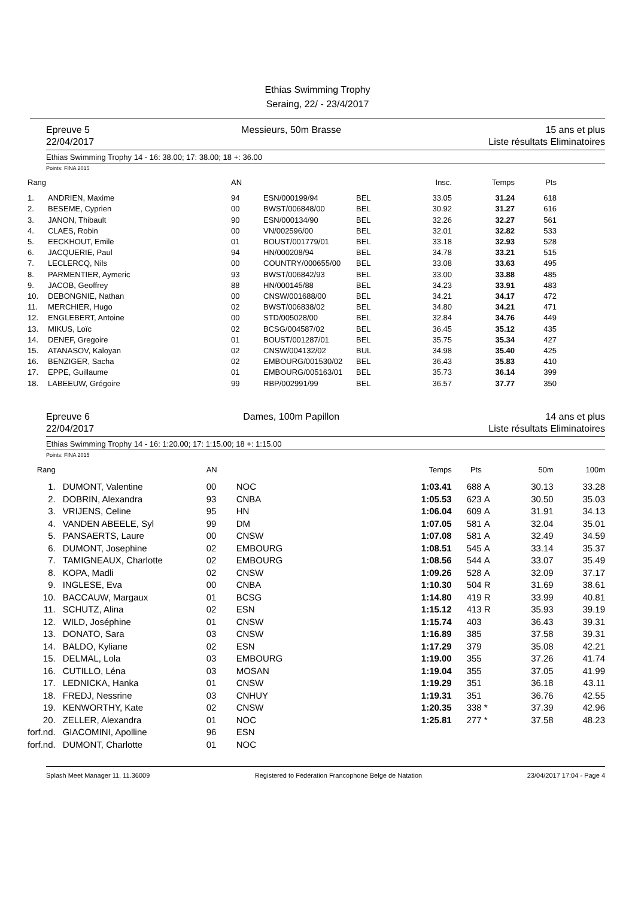Ethias Swimming Trophy
Seraing, 22/ - 23/4/2017
Epreuve 5
22/04/2017
Messieurs, 50m Brasse 15 ans et plus
Liste résultats Eliminatoires
Ethias Swimming Trophy 14 - 16: 38.00; 17: 38.00; 18 +: 36.00
Points: FINA 2015
| Rang | | AN | | | Insc. | Temps | Pts | |
| --- | --- | --- | --- | --- | --- | --- | --- | --- |
| 1. | ANDRIEN, Maxime | 94 | ESN/000199/94 | BEL | 33.05 | 31.24 | 618 | |
| 2. | BESEME, Cyprien | 00 | BWST/006848/00 | BEL | 30.92 | 31.27 | 616 | |
| 3. | JANON, Thibault | 90 | ESN/000134/90 | BEL | 32.26 | 32.27 | 561 | |
| 4. | CLAES, Robin | 00 | VN/002596/00 | BEL | 32.01 | 32.82 | 533 | |
| 5. | EECKHOUT, Emile | 01 | BOUST/001779/01 | BEL | 33.18 | 32.93 | 528 | |
| 6. | JACQUERIE, Paul | 94 | HN/000208/94 | BEL | 34.78 | 33.21 | 515 | |
| 7. | LECLERCQ, Nils | 00 | COUNTRY/000655/00 | BEL | 33.08 | 33.63 | 495 | |
| 8. | PARMENTIER, Aymeric | 93 | BWST/006842/93 | BEL | 33.00 | 33.88 | 485 | |
| 9. | JACOB, Geoffrey | 88 | HN/000145/88 | BEL | 34.23 | 33.91 | 483 | |
| 10. | DEBONGNIE, Nathan | 00 | CNSW/001688/00 | BEL | 34.21 | 34.17 | 472 | |
| 11. | MERCHIER, Hugo | 02 | BWST/006838/02 | BEL | 34.80 | 34.21 | 471 | |
| 12. | ENGLEBERT, Antoine | 00 | STD/005028/00 | BEL | 32.84 | 34.76 | 449 | |
| 13. | MIKUS, Loïc | 02 | BCSG/004587/02 | BEL | 36.45 | 35.12 | 435 | |
| 14. | DENEF, Gregoire | 01 | BOUST/001287/01 | BEL | 35.75 | 35.34 | 427 | |
| 15. | ATANASOV, Kaloyan | 02 | CNSW/004132/02 | BUL | 34.98 | 35.40 | 425 | |
| 16. | BENZIGER, Sacha | 02 | EMBOURG/001530/02 | BEL | 36.43 | 35.83 | 410 | |
| 17. | EPPE, Guillaume | 01 | EMBOURG/005163/01 | BEL | 35.73 | 36.14 | 399 | |
| 18. | LABEEUW, Grégoire | 99 | RBP/002991/99 | BEL | 36.57 | 37.77 | 350 | |
Epreuve 6
22/04/2017
Dames, 100m Papillon 14 ans et plus
Liste résultats Eliminatoires
Ethias Swimming Trophy 14 - 16: 1:20.00; 17: 1:15.00; 18 +: 1:15.00
Points: FINA 2015
| Rang | | AN | | Temps | Pts | | 50m | 100m |
| --- | --- | --- | --- | --- | --- | --- | --- | --- |
| 1. | DUMONT, Valentine | 00 | NOC | 1:03.41 | 688 | A | 30.13 | 33.28 |
| 2. | DOBRIN, Alexandra | 93 | CNBA | 1:05.53 | 623 | A | 30.50 | 35.03 |
| 3. | VRIJENS, Celine | 95 | HN | 1:06.04 | 609 | A | 31.91 | 34.13 |
| 4. | VANDEN ABEELE, Syl | 99 | DM | 1:07.05 | 581 | A | 32.04 | 35.01 |
| 5. | PANSAERTS, Laure | 00 | CNSW | 1:07.08 | 581 | A | 32.49 | 34.59 |
| 6. | DUMONT, Josephine | 02 | EMBOURG | 1:08.51 | 545 | A | 33.14 | 35.37 |
| 7. | TAMIGNEAUX, Charlotte | 02 | EMBOURG | 1:08.56 | 544 | A | 33.07 | 35.49 |
| 8. | KOPA, Madli | 02 | CNSW | 1:09.26 | 528 | A | 32.09 | 37.17 |
| 9. | INGLESE, Eva | 00 | CNBA | 1:10.30 | 504 | R | 31.69 | 38.61 |
| 10. | BACCAUW, Margaux | 01 | BCSG | 1:14.80 | 419 | R | 33.99 | 40.81 |
| 11. | SCHUTZ, Alina | 02 | ESN | 1:15.12 | 413 | R | 35.93 | 39.19 |
| 12. | WILD, Joséphine | 01 | CNSW | 1:15.74 | 403 | | 36.43 | 39.31 |
| 13. | DONATO, Sara | 03 | CNSW | 1:16.89 | 385 | | 37.58 | 39.31 |
| 14. | BALDO, Kyliane | 02 | ESN | 1:17.29 | 379 | | 35.08 | 42.21 |
| 15. | DELMAL, Lola | 03 | EMBOURG | 1:19.00 | 355 | | 37.26 | 41.74 |
| 16. | CUTILLO, Léna | 03 | MOSAN | 1:19.04 | 355 | | 37.05 | 41.99 |
| 17. | LEDNICKA, Hanka | 01 | CNSW | 1:19.29 | 351 | | 36.18 | 43.11 |
| 18. | FREDJ, Nessrine | 03 | CNHUY | 1:19.31 | 351 | | 36.76 | 42.55 |
| 19. | KENWORTHY, Kate | 02 | CNSW | 1:20.35 | 338 | * | 37.39 | 42.96 |
| 20. | ZELLER, Alexandra | 01 | NOC | 1:25.81 | 277 | * | 37.58 | 48.23 |
| forf.nd. | GIACOMINI, Apolline | 96 | ESN | | | | | |
| forf.nd. | DUMONT, Charlotte | 01 | NOC | | | | | |
Splash Meet Manager 11, 11.36009 Registered to Fédération Francophone Belge de Natation 23/04/2017 17:04 - Page 4